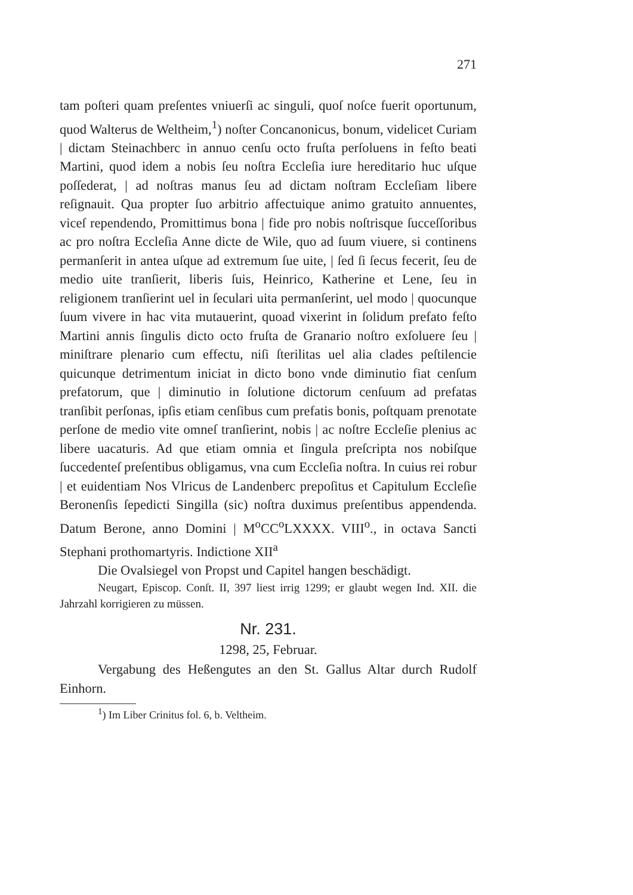271
tam poſteri quam preſentes vniuerſi ac singuli, quoſ noſce fuerit oportunum, quod Walterus de Weltheim,<sup>1</sup>) noſter Concanonicus, bonum, videlicet Curiam | dictam Steinachberc in annuo cenſu octo fruſta perſoluens in feſto beati Martini, quod idem a nobis ſeu noſtra Eccleſia iure hereditario huc uſque poſſederat, | ad noſtras manus ſeu ad dictam noſtram Eccleſiam libere reſignauit. Qua propter ſuo arbitrio affectuique animo gratuito annuentes, viceſ rependendo, Promittimus bona | fide pro nobis noſtrisque ſucceſſoribus ac pro noſtra Eccleſia Anne dicte de Wile, quo ad ſuum viuere, si continens permanſerit in antea uſque ad extremum ſue uite, | ſed ſi ſecus fecerit, ſeu de medio uite tranſierit, liberis ſuis, Heinrico, Katherine et Lene, ſeu in religionem tranſierint uel in ſeculari uita permanſerint, uel modo | quocunque ſuum vivere in hac vita mutauerint, quoad vixerint in ſolidum prefato feſto Martini annis ſingulis dicto octo fruſta de Granario noſtro exſoluere ſeu | miniſtrare plenario cum effectu, niſi ſterilitas uel alia clades peſtilencie quicunque detrimentum iniciat in dicto bono vnde diminutio fiat cenſum prefatorum, que | diminutio in ſolutione dictorum cenſuum ad prefatas tranſibit perſonas, ipſis etiam cenſibus cum prefatis bonis, poſtquam prenotate perſone de medio vite omneſ tranſierint, nobis | ac noſtre Eccleſie plenius ac libere uacaturis. Ad que etiam omnia et ſingula preſcripta nos nobiſque ſuccedenteſ preſentibus obligamus, vna cum Eccleſia noſtra. In cuius rei robur | et euidentiam Nos Vlricus de Landenberc prepoſitus et Capitulum Eccleſie Beronenſis ſepedicti Singilla (sic) noſtra duximus preſentibus appendenda. Datum Berone, anno Domini | M<sup>o</sup>CC<sup>o</sup>LXXXX. VIII<sup>o</sup>., in octava Sancti Stephani prothomartyris. Indictione XII<sup>a</sup>
Die Ovalsiegel von Propst und Capitel hangen beschädigt.
Neugart, Episcop. Conſt. II, 397 liest irrig 1299; er glaubt wegen Ind. XII. die Jahrzahl korrigieren zu müssen.
Nr. 231.
1298, 25, Februar.
Vergabung des Heßengutes an den St. Gallus Altar durch Rudolf Einhorn.
<sup>1</sup>) Im Liber Crinitus fol. 6, b. Veltheim.